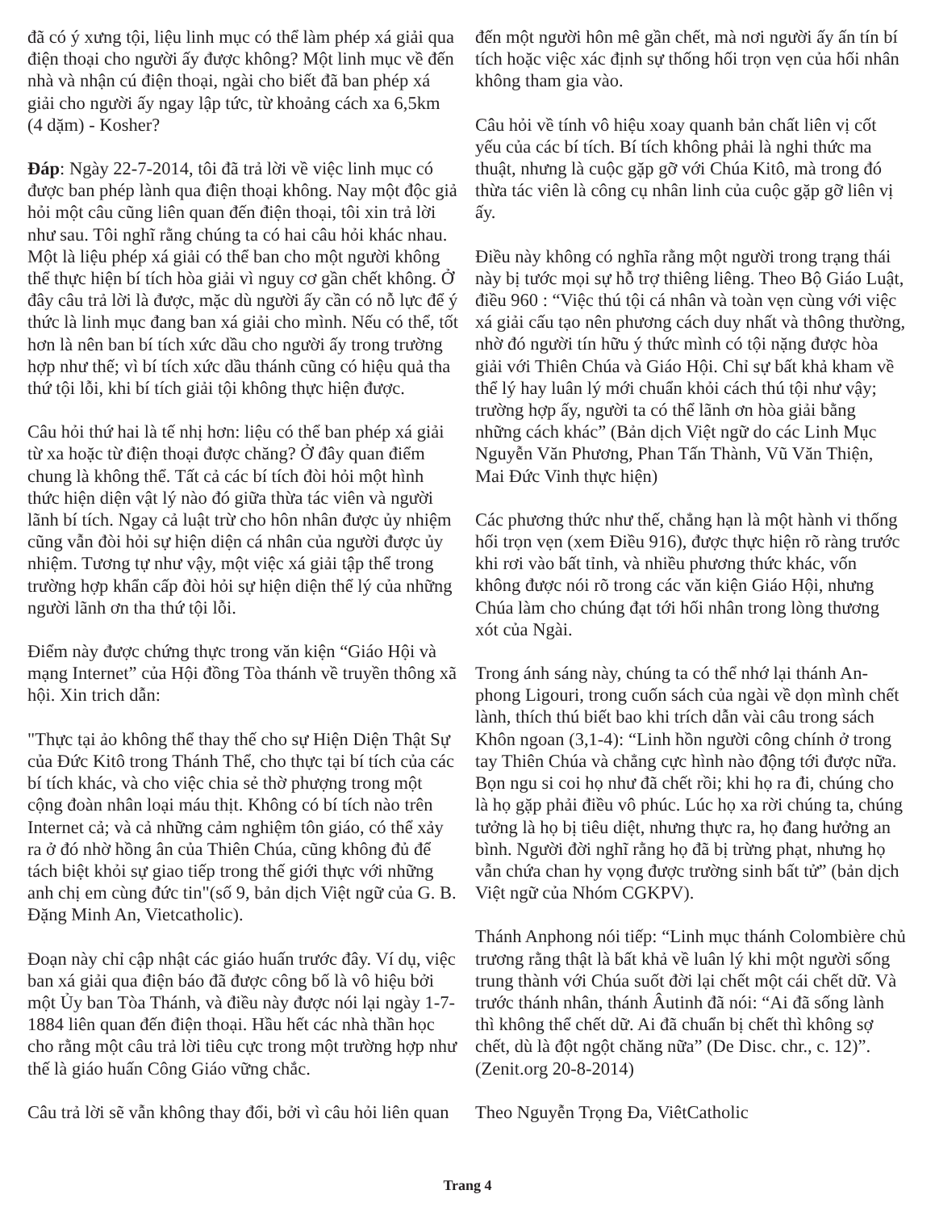đã có ý xưng tội, liệu linh mục có thể làm phép xá giải qua điện thoại cho người ấy được không? Một linh mục về đến nhà và nhận cú điện thoại, ngài cho biết đã ban phép xá giải cho người ấy ngay lập tức, từ khoảng cách xa 6,5km (4 dặm) - Kosher?
Đáp: Ngày 22-7-2014, tôi đã trả lời về việc linh mục có được ban phép lành qua điện thoại không. Nay một độc giả hỏi một câu cũng liên quan đến điện thoại, tôi xin trả lời như sau. Tôi nghĩ rằng chúng ta có hai câu hỏi khác nhau. Một là liệu phép xá giải có thể ban cho một người không thể thực hiện bí tích hòa giải vì nguy cơ gần chết không. Ở đây câu trả lời là được, mặc dù người ấy cần có nỗ lực để ý thức là linh mục đang ban xá giải cho mình. Nếu có thể, tốt hơn là nên ban bí tích xức dầu cho người ấy trong trường hợp như thế; vì bí tích xức dầu thánh cũng có hiệu quả tha thứ tội lỗi, khi bí tích giải tội không thực hiện được.
Câu hỏi thứ hai là tế nhị hơn: liệu có thể ban phép xá giải từ xa hoặc từ điện thoại được chăng? Ở đây quan điểm chung là không thể. Tất cả các bí tích đòi hỏi một hình thức hiện diện vật lý nào đó giữa thừa tác viên và người lãnh bí tích. Ngay cả luật trừ cho hôn nhân được ủy nhiệm cũng vẫn đòi hỏi sự hiện diện cá nhân của người được ủy nhiệm. Tương tự như vậy, một việc xá giải tập thể trong trường hợp khẩn cấp đòi hỏi sự hiện diện thể lý của những người lãnh ơn tha thứ tội lỗi.
Điểm này được chứng thực trong văn kiện “Giáo Hội và mạng Internet” của Hội đồng Tòa thánh về truyền thông xã hội. Xin trich dẫn:
"Thực tại ảo không thể thay thế cho sự Hiện Diện Thật Sự của Đức Kitô trong Thánh Thể, cho thực tại bí tích của các bí tích khác, và cho việc chia sẻ thờ phượng trong một cộng đoàn nhân loại máu thịt. Không có bí tích nào trên Internet cả; và cả những cảm nghiệm tôn giáo, có thể xảy ra ở đó nhờ hồng ân của Thiên Chúa, cũng không đủ để tách biệt khỏi sự giao tiếp trong thế giới thực với những anh chị em cùng đức tin"(số 9, bản dịch Việt ngữ của G. B. Đặng Minh An, Vietcatholic).
Đoạn này chỉ cập nhật các giáo huấn trước đây. Ví dụ, việc ban xá giải qua điện báo đã được công bố là vô hiệu bởi một Ủy ban Tòa Thánh, và điều này được nói lại ngày 1-7-1884 liên quan đến điện thoại. Hầu hết các nhà thần học cho rằng một câu trả lời tiêu cực trong một trường hợp như thế là giáo huấn Công Giáo vững chắc.
Câu trả lời sẽ vẫn không thay đổi, bởi vì câu hỏi liên quan
đến một người hôn mê gần chết, mà nơi người ấy ấn tín bí tích hoặc việc xác định sự thống hối trọn vẹn của hối nhân không tham gia vào.
Câu hỏi về tính vô hiệu xoay quanh bản chất liên vị cốt yếu của các bí tích. Bí tích không phải là nghi thức ma thuật, nhưng là cuộc gặp gỡ với Chúa Kitô, mà trong đó thừa tác viên là công cụ nhân linh của cuộc gặp gỡ liên vị ấy.
Điều này không có nghĩa rằng một người trong trạng thái này bị tước mọi sự hỗ trợ thiêng liêng. Theo Bộ Giáo Luật, điều 960 : “Việc thú tội cá nhân và toàn vẹn cùng với việc xá giải cấu tạo nên phương cách duy nhất và thông thường, nhờ đó người tín hữu ý thức mình có tội nặng được hòa giải với Thiên Chúa và Giáo Hội. Chỉ sự bất khả kham về thể lý hay luân lý mới chuẩn khỏi cách thú tội như vậy; trường hợp ấy, người ta có thể lãnh ơn hòa giải bằng những cách khác” (Bản dịch Việt ngữ do các Linh Mục Nguyễn Văn Phương, Phan Tấn Thành, Vũ Văn Thiện, Mai Đức Vinh thực hiện)
Các phương thức như thế, chẳng hạn là một hành vi thống hối trọn vẹn (xem Điều 916), được thực hiện rõ ràng trước khi rơi vào bất tỉnh, và nhiều phương thức khác, vốn không được nói rõ trong các văn kiện Giáo Hội, nhưng Chúa làm cho chúng đạt tới hối nhân trong lòng thương xót của Ngài.
Trong ánh sáng này, chúng ta có thể nhớ lại thánh An-phong Ligouri, trong cuốn sách của ngài về dọn mình chết lành, thích thú biết bao khi trích dẫn vài câu trong sách Khôn ngoan (3,1-4): “Linh hồn người công chính ở trong tay Thiên Chúa và chẳng cực hình nào động tới được nữa. Bọn ngu si coi họ như đã chết rồi; khi họ ra đi, chúng cho là họ gặp phải điều vô phúc. Lúc họ xa rời chúng ta, chúng tưởng là họ bị tiêu diệt, nhưng thực ra, họ đang hưởng an bình. Người đời nghĩ rằng họ đã bị trừng phạt, nhưng họ vẫn chứa chan hy vọng được trường sinh bất tử” (bản dịch Việt ngữ của Nhóm CGKPV).
Thánh Anphong nói tiếp: “Linh mục thánh Colombière chủ trương rằng thật là bất khả về luân lý khi một người sống trung thành với Chúa suốt đời lại chết một cái chết dữ. Và trước thánh nhân, thánh Âutinh đã nói: “Ai đã sống lành thì không thể chết dữ. Ai đã chuẩn bị chết thì không sợ chết, dù là đột ngột chăng nữa” (De Disc. chr., c. 12)”. (Zenit.org 20-8-2014)
Theo Nguyễn Trọng Đa, ViêtCatholic
Trang 4